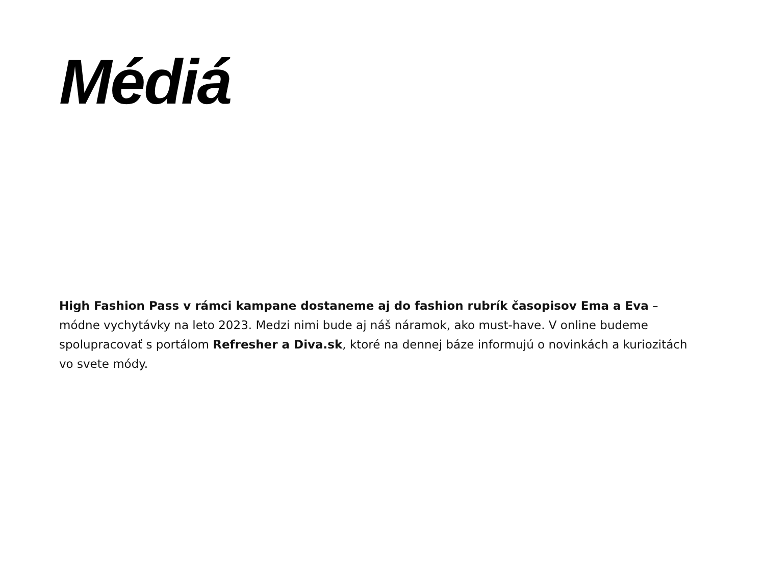Médiá
High Fashion Pass v rámci kampane dostaneme aj do fashion rubrík časopisov Ema a Eva – módne vychytávky na leto 2023. Medzi nimi bude aj náš náramok, ako must-have. V online budeme spolupracovať s portálom Refresher a Diva.sk, ktoré na dennej báze informujú o novinkách a kuriozitách vo svete módy.